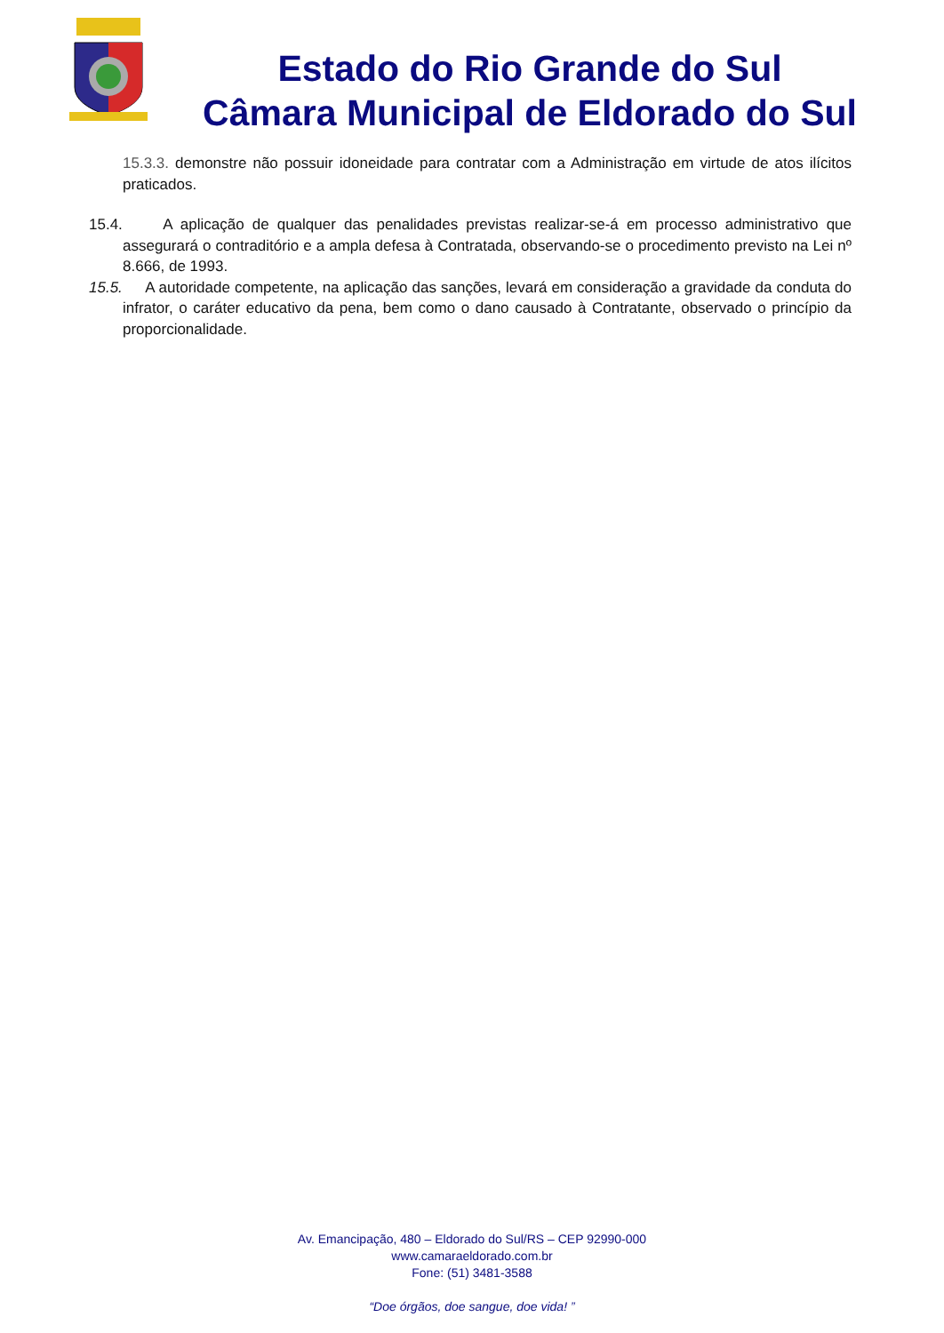Estado do Rio Grande do Sul
Câmara Municipal de Eldorado do Sul
15.3.3. demonstre não possuir idoneidade para contratar com a Administração em virtude de atos ilícitos praticados.
15.4. A aplicação de qualquer das penalidades previstas realizar-se-á em processo administrativo que assegurará o contraditório e a ampla defesa à Contratada, observando-se o procedimento previsto na Lei nº 8.666, de 1993.
15.5. A autoridade competente, na aplicação das sanções, levará em consideração a gravidade da conduta do infrator, o caráter educativo da pena, bem como o dano causado à Contratante, observado o princípio da proporcionalidade.
Av. Emancipação, 480 – Eldorado do Sul/RS – CEP 92990-000
www.camaraeldorado.com.br
Fone: (51) 3481-3588
“Doe órgãos, doe sangue, doe vida! ”